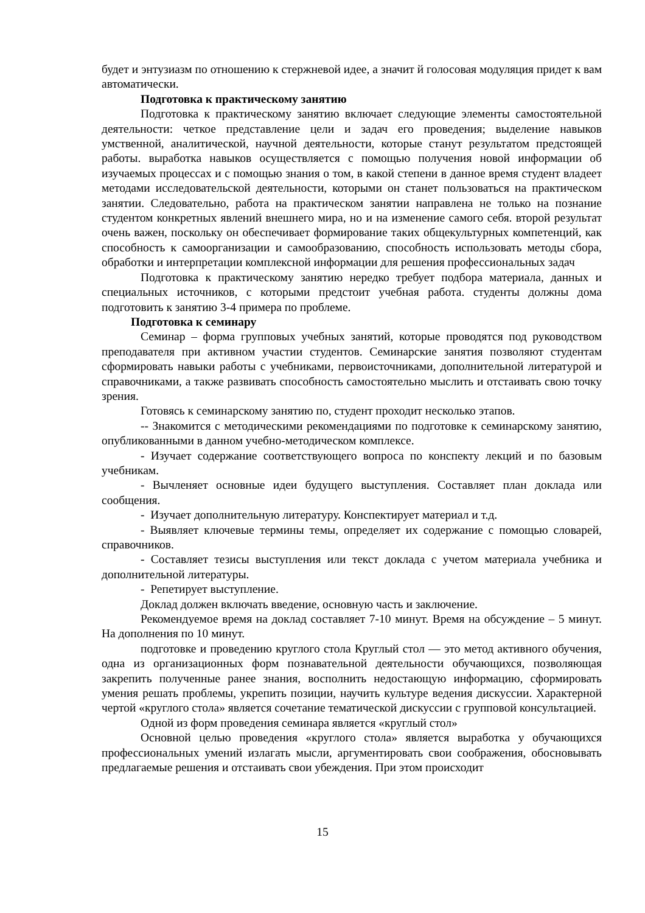будет и энтузиазм по отношению к стержневой идее, а значит й голосовая модуляция придет к вам автоматически.
Подготовка к практическому занятию
Подготовка к практическому занятию включает следующие элементы самостоятельной деятельности: четкое представление цели и задач его проведения; выделение навыков умственной, аналитической, научной деятельности, которые станут результатом предстоящей работы. выработка навыков осуществляется с помощью получения новой информации об изучаемых процессах и с помощью знания о том, в какой степени в данное время студент владеет методами исследовательской деятельности, которыми он станет пользоваться на практическом занятии. Следовательно, работа на практическом занятии направлена не только на познание студентом конкретных явлений внешнего мира, но и на изменение самого себя. второй результат очень важен, поскольку он обеспечивает формирование таких общекультурных компетенций, как способность к самоорганизации и самообразованию, способность использовать методы сбора, обработки и интерпретации комплексной информации для решения профессиональных задач
Подготовка к практическому занятию нередко требует подбора материала, данных и специальных источников, с которыми предстоит учебная работа. студенты должны дома подготовить к занятию 3-4 примера по проблеме.
Подготовка к семинару
Семинар – форма групповых учебных занятий, которые проводятся под руководством преподавателя при активном участии студентов. Семинарские занятия позволяют студентам сформировать навыки работы с учебниками, первоисточниками, дополнительной литературой и справочниками, а также развивать способность самостоятельно мыслить и отстаивать свою точку зрения.
Готовясь к семинарскому занятию по, студент проходит несколько этапов.
-- Знакомится с методическими рекомендациями по подготовке к семинарскому занятию, опубликованными в данном учебно-методическом комплексе.
- Изучает содержание соответствующего вопроса по конспекту лекций и по базовым учебникам.
- Вычленяет основные идеи будущего выступления. Составляет план доклада или сообщения.
- Изучает дополнительную литературу. Конспектирует материал и т.д.
- Выявляет ключевые термины темы, определяет их содержание с помощью словарей, справочников.
- Составляет тезисы выступления или текст доклада с учетом материала учебника и дополнительной литературы.
- Репетирует выступление.
Доклад должен включать введение, основную часть и заключение.
Рекомендуемое время на доклад составляет 7-10 минут. Время на обсуждение – 5 минут. На дополнения по 10 минут.
подготовке и проведению круглого стола Круглый стол — это метод активного обучения, одна из организационных форм познавательной деятельности обучающихся, позволяющая закрепить полученные ранее знания, восполнить недостающую информацию, сформировать умения решать проблемы, укрепить позиции, научить культуре ведения дискуссии. Характерной чертой «круглого стола» является сочетание тематической дискуссии с групповой консультацией.
Одной из форм проведения семинара является «круглый стол»
Основной целью проведения «круглого стола» является выработка у обучающихся профессиональных умений излагать мысли, аргументировать свои соображения, обосновывать предлагаемые решения и отстаивать свои убеждения. При этом происходит
15